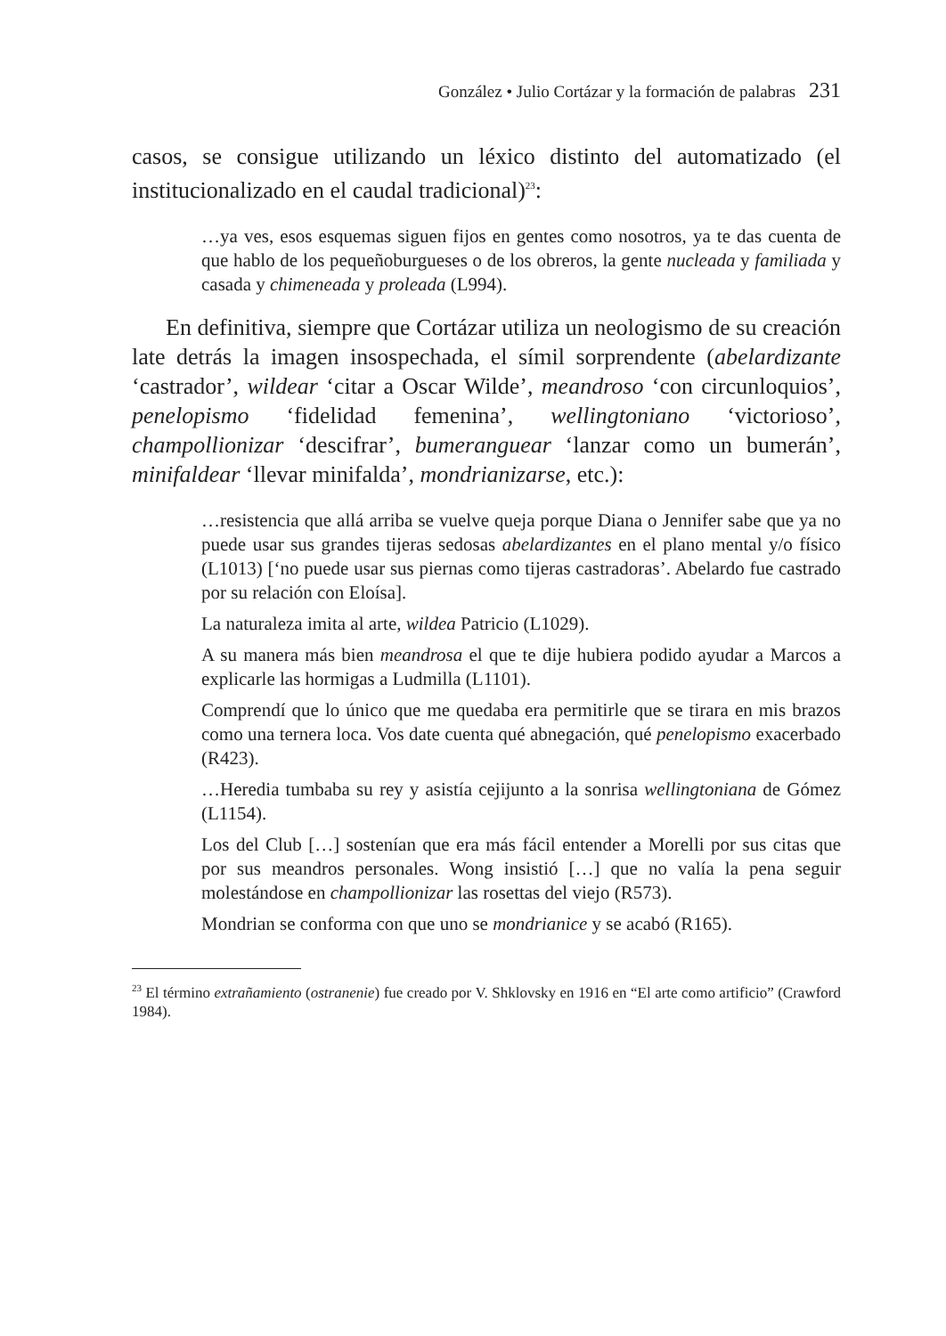González • Julio Cortázar y la formación de palabras 231
casos, se consigue utilizando un léxico distinto del automatizado (el institucionalizado en el caudal tradicional)<sup>23</sup>:
…ya ves, esos esquemas siguen fijos en gentes como nosotros, ya te das cuenta de que hablo de los pequeñoburgueses o de los obreros, la gente nucleada y familiada y casada y chimeneada y proleada (L994).
En definitiva, siempre que Cortázar utiliza un neologismo de su creación late detrás la imagen insospechada, el símil sorprendente (abelardizante ‘castrador’, wildear ‘citar a Oscar Wilde’, meandroso ‘con circunloquios’, penelopismo ‘fidelidad femenina’, wellingtoniano ‘victorioso’, champollionizar ‘descifrar’, bumeranguear ‘lanzar como un bumerán’, minifaldear ‘llevar minifalda’, mondrianizarse, etc.):
…resistencia que allá arriba se vuelve queja porque Diana o Jennifer sabe que ya no puede usar sus grandes tijeras sedosas abelardizantes en el plano mental y/o físico (L1013) [‘no puede usar sus piernas como tijeras castradoras’. Abelardo fue castrado por su relación con Eloísa].
La naturaleza imita al arte, wildea Patricio (L1029).
A su manera más bien meandrosa el que te dije hubiera podido ayudar a Marcos a explicarle las hormigas a Ludmilla (L1101).
Comprendí que lo único que me quedaba era permitirle que se tirara en mis brazos como una ternera loca. Vos date cuenta qué abnegación, qué penelopismo exacerbado (R423).
…Heredia tumbaba su rey y asistía cejijunto a la sonrisa wellingtoniana de Gómez (L1154).
Los del Club […] sostenían que era más fácil entender a Morelli por sus citas que por sus meandros personales. Wong insistió […] que no valía la pena seguir molestándose en champollionizar las rosettas del viejo (R573).
Mondrian se conforma con que uno se mondrianice y se acabó (R165).
<sup>23</sup> El término extrañamiento (ostranenie) fue creado por V. Shklovsky en 1916 en “El arte como artificio” (Crawford 1984).